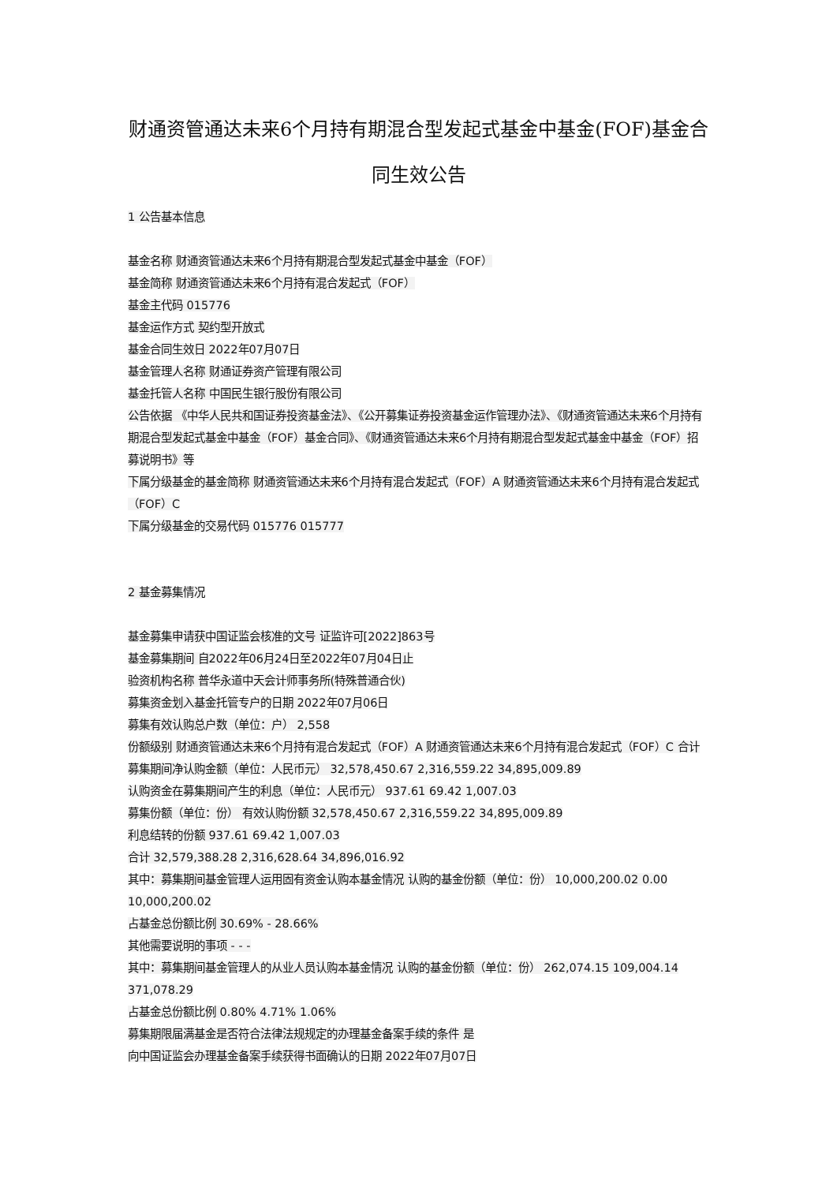财通资管通达未来6个月持有期混合型发起式基金中基金(FOF)基金合同生效公告
1 公告基本信息
基金名称 财通资管通达未来6个月持有期混合型发起式基金中基金（FOF）
基金简称 财通资管通达未来6个月持有混合发起式（FOF）
基金主代码 015776
基金运作方式 契约型开放式
基金合同生效日 2022年07月07日
基金管理人名称 财通证券资产管理有限公司
基金托管人名称 中国民生银行股份有限公司
公告依据 《中华人民共和国证券投资基金法》、《公开募集证券投资基金运作管理办法》、《财通资管通达未来6个月持有期混合型发起式基金中基金（FOF）基金合同》、《财通资管通达未来6个月持有期混合型发起式基金中基金（FOF）招募说明书》等
下属分级基金的基金简称 财通资管通达未来6个月持有混合发起式（FOF）A 财通资管通达未来6个月持有混合发起式（FOF）C
下属分级基金的交易代码 015776 015777
2 基金募集情况
基金募集申请获中国证监会核准的文号 证监许可[2022]863号
基金募集期间 自2022年06月24日至2022年07月04日止
验资机构名称 普华永道中天会计师事务所(特殊普通合伙)
募集资金划入基金托管专户的日期 2022年07月06日
募集有效认购总户数（单位：户） 2,558
份额级别 财通资管通达未来6个月持有混合发起式（FOF）A 财通资管通达未来6个月持有混合发起式（FOF）C 合计
募集期间净认购金额（单位：人民币元） 32,578,450.67 2,316,559.22 34,895,009.89
认购资金在募集期间产生的利息（单位：人民币元） 937.61 69.42 1,007.03
募集份额（单位：份） 有效认购份额 32,578,450.67 2,316,559.22 34,895,009.89
利息结转的份额 937.61 69.42 1,007.03
合计 32,579,388.28 2,316,628.64 34,896,016.92
其中：募集期间基金管理人运用固有资金认购本基金情况 认购的基金份额（单位：份） 10,000,200.02 0.00 10,000,200.02
占基金总份额比例 30.69% - 28.66%
其他需要说明的事项 - - -
其中：募集期间基金管理人的从业人员认购本基金情况 认购的基金份额（单位：份） 262,074.15 109,004.14 371,078.29
占基金总份额比例 0.80% 4.71% 1.06%
募集期限届满基金是否符合法律法规规定的办理基金备案手续的条件 是
向中国证监会办理基金备案手续获得书面确认的日期 2022年07月07日